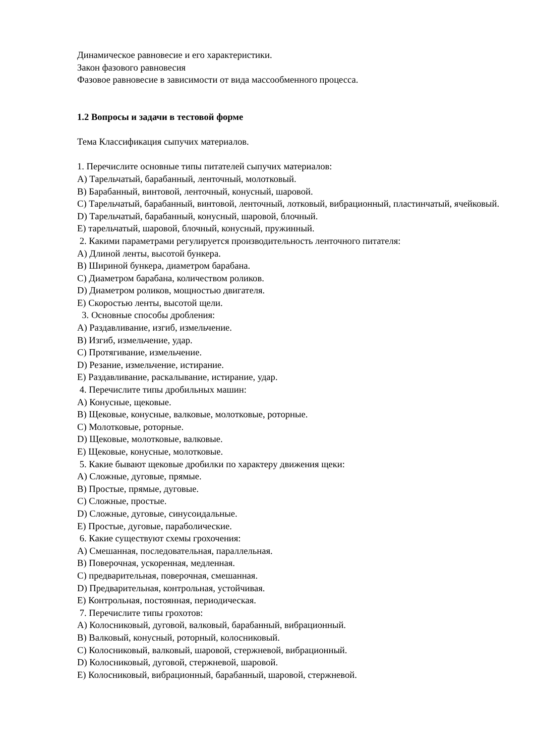Динамическое равновесие и его характеристики.
Закон фазового равновесия
Фазовое равновесие в зависимости от вида массообменного процесса.
1.2 Вопросы и задачи в тестовой форме
Тема Классификация сыпучих материалов.
1. Перечислите основные типы питателей сыпучих материалов:
А) Тарельчатый, барабанный, ленточный, молотковый.
В) Барабанный, винтовой, ленточный, конусный, шаровой.
С) Тарельчатый, барабанный, винтовой, ленточный, лотковый, вибрационный, пластинчатый, ячейковый.
D) Тарельчатый, барабанный, конусный, шаровой, блочный.
Е) тарельчатый, шаровой, блочный, конусный, пружинный.
2. Какими параметрами регулируется производительность ленточного питателя:
А) Длиной ленты, высотой бункера.
В) Шириной бункера, диаметром барабана.
С) Диаметром барабана, количеством роликов.
D) Диаметром роликов, мощностью двигателя.
Е) Скоростью ленты, высотой щели.
3. Основные способы дробления:
А) Раздавливание, изгиб, измельчение.
В) Изгиб, измельчение, удар.
С) Протягивание, измельчение.
D) Резание, измельчение, истирание.
Е) Раздавливание, раскалывание, истирание, удар.
4. Перечислите типы дробильных машин:
А) Конусные, щековые.
В) Щековые, конусные, валковые, молотковые, роторные.
С) Молотковые, роторные.
D) Щековые, молотковые, валковые.
Е) Щековые, конусные, молотковые.
5. Какие бывают щековые дробилки по характеру движения щеки:
А) Сложные, дуговые, прямые.
В) Простые, прямые, дуговые.
С) Сложные, простые.
D) Сложные, дуговые, синусоидальные.
Е) Простые, дуговые, параболические.
6. Какие существуют схемы грохочения:
А) Смешанная, последовательная, параллельная.
В) Поверочная, ускоренная, медленная.
С) предварительная, поверочная, смешанная.
D) Предварительная, контрольная, устойчивая.
Е) Контрольная, постоянная, периодическая.
7. Перечислите типы грохотов:
А) Колосниковый, дуговой, валковый, барабанный, вибрационный.
В) Валковый, конусный, роторный, колосниковый.
С) Колосниковый, валковый, шаровой, стержневой, вибрационный.
D) Колосниковый, дуговой, стержневой, шаровой.
Е) Колосниковый, вибрационный, барабанный, шаровой, стержневой.